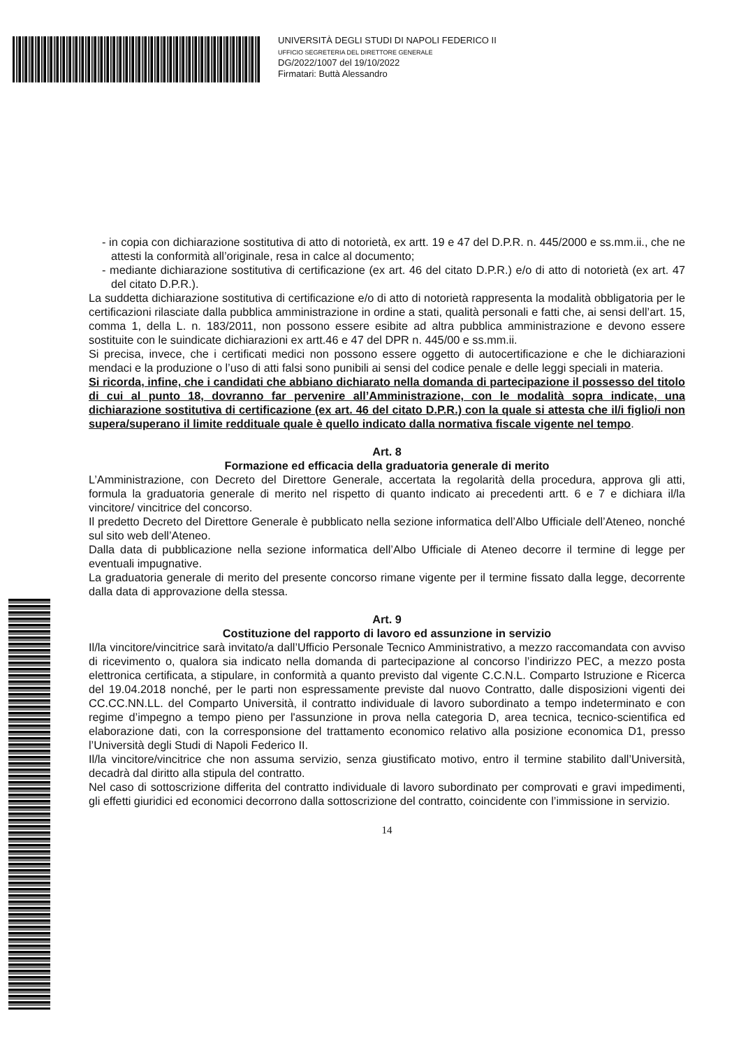UNIVERSITÀ DEGLI STUDI DI NAPOLI FEDERICO II
UFFICIO SEGRETERIA DEL DIRETTORE GENERALE
DG/2022/1007 del 19/10/2022
Firmatari: Buttà Alessandro
- in copia con dichiarazione sostitutiva di atto di notorietà, ex artt. 19 e 47 del D.P.R. n. 445/2000 e ss.mm.ii., che ne attesti la conformità all’originale, resa in calce al documento;
- mediante dichiarazione sostitutiva di certificazione (ex art. 46 del citato D.P.R.) e/o di atto di notorietà (ex art. 47 del citato D.P.R.).
La suddetta dichiarazione sostitutiva di certificazione e/o di atto di notorietà rappresenta la modalità obbligatoria per le certificazioni rilasciate dalla pubblica amministrazione in ordine a stati, qualità personali e fatti che, ai sensi dell’art. 15, comma 1, della L. n. 183/2011, non possono essere esibite ad altra pubblica amministrazione e devono essere sostituite con le suindicate dichiarazioni ex artt.46 e 47 del DPR n. 445/00 e ss.mm.ii.
Si precisa, invece, che i certificati medici non possono essere oggetto di autocertificazione e che le dichiarazioni mendaci e la produzione o l’uso di atti falsi sono punibili ai sensi del codice penale e delle leggi speciali in materia.
Si ricorda, infine, che i candidati che abbiano dichiarato nella domanda di partecipazione il possesso del titolo di cui al punto 18, dovranno far pervenire all’Amministrazione, con le modalità sopra indicate, una dichiarazione sostitutiva di certificazione (ex art. 46 del citato D.P.R.) con la quale si attesta che il/i figlio/i non supera/superano il limite reddituale quale è quello indicato dalla normativa fiscale vigente nel tempo.
Art. 8
Formazione ed efficacia della graduatoria generale di merito
L’Amministrazione, con Decreto del Direttore Generale, accertata la regolarità della procedura, approva gli atti, formula la graduatoria generale di merito nel rispetto di quanto indicato ai precedenti artt. 6 e 7 e dichiara il/la vincitore/ vincitrice del concorso.
Il predetto Decreto del Direttore Generale è pubblicato nella sezione informatica dell’Albo Ufficiale dell’Ateneo, nonché sul sito web dell’Ateneo.
Dalla data di pubblicazione nella sezione informatica dell’Albo Ufficiale di Ateneo decorre il termine di legge per eventuali impugnative.
La graduatoria generale di merito del presente concorso rimane vigente per il termine fissato dalla legge, decorrente dalla data di approvazione della stessa.
Art. 9
Costituzione del rapporto di lavoro ed assunzione in servizio
Il/la vincitore/vincitrice sarà invitato/a dall’Ufficio Personale Tecnico Amministrativo, a mezzo raccomandata con avviso di ricevimento o, qualora sia indicato nella domanda di partecipazione al concorso l’indirizzo PEC, a mezzo posta elettronica certificata, a stipulare, in conformità a quanto previsto dal vigente C.C.N.L. Comparto Istruzione e Ricerca del 19.04.2018 nonché, per le parti non espressamente previste dal nuovo Contratto, dalle disposizioni vigenti dei CC.CC.NN.LL. del Comparto Università, il contratto individuale di lavoro subordinato a tempo indeterminato e con regime d’impegno a tempo pieno per l'assunzione in prova nella categoria D, area tecnica, tecnico-scientifica ed elaborazione dati, con la corresponsione del trattamento economico relativo alla posizione economica D1, presso l’Università degli Studi di Napoli Federico II.
Il/la vincitore/vincitrice che non assuma servizio, senza giustificato motivo, entro il termine stabilito dall’Università, decadrà dal diritto alla stipula del contratto.
Nel caso di sottoscrizione differita del contratto individuale di lavoro subordinato per comprovati e gravi impedimenti, gli effetti giuridici ed economici decorrono dalla sottoscrizione del contratto, coincidente con l’immissione in servizio.
14